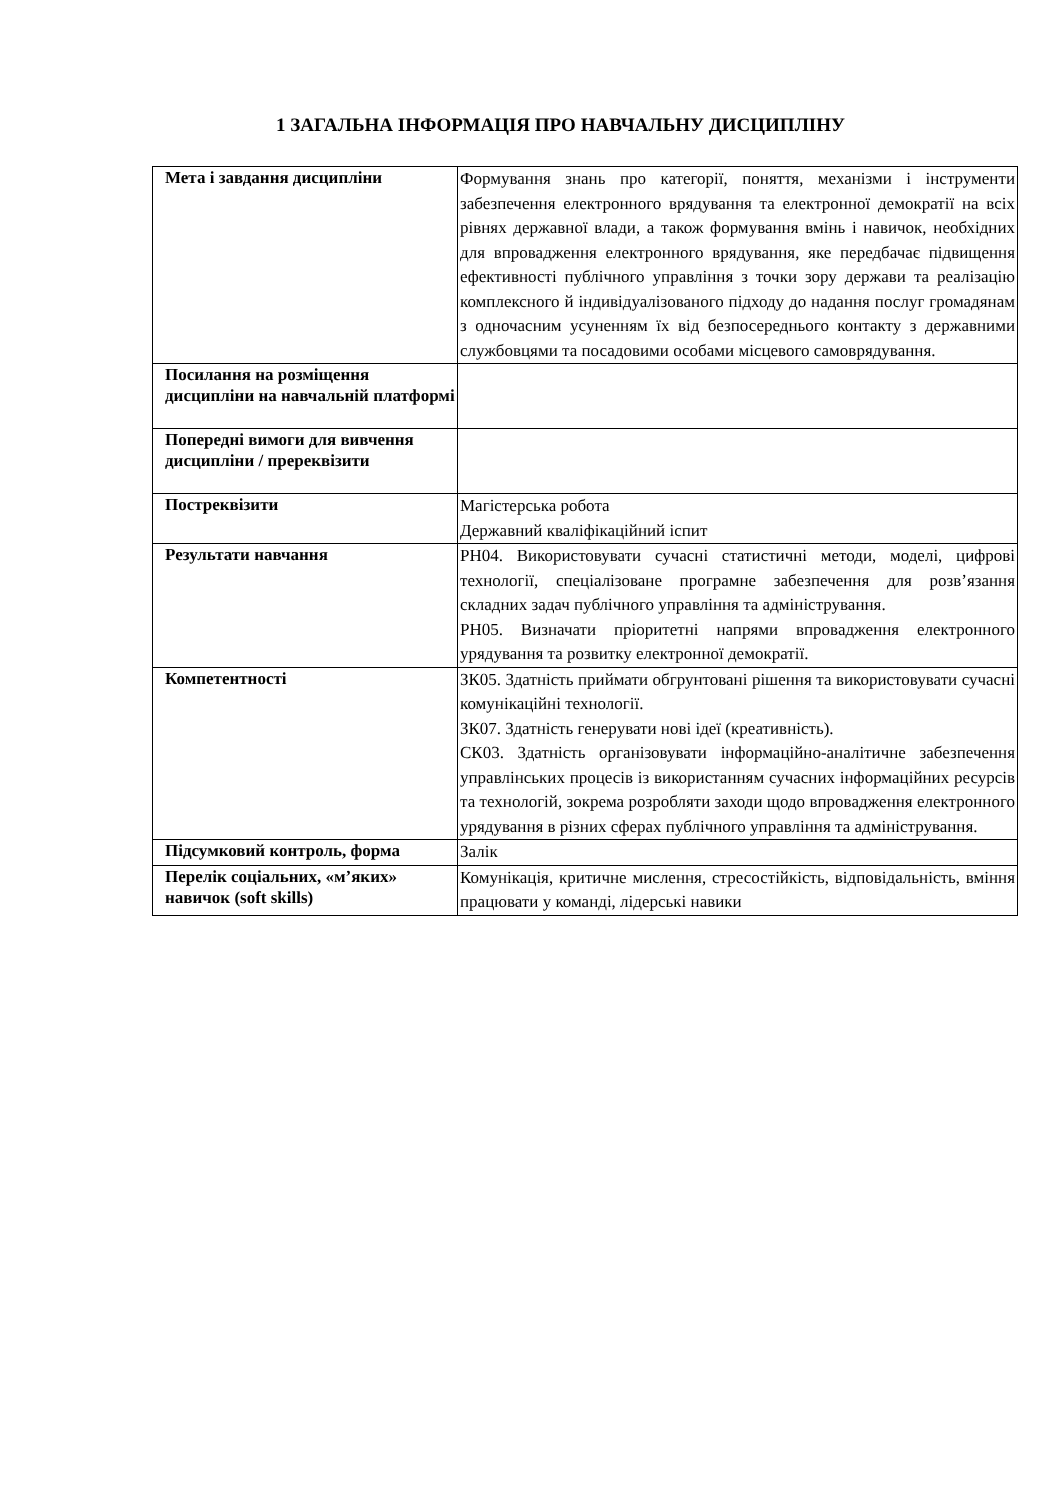1 ЗАГАЛЬНА ІНФОРМАЦІЯ ПРО НАВЧАЛЬНУ ДИСЦИПЛІНУ
| Мета і завдання дисципліни | Формування знань про категорії, поняття, механізми і інструменти забезпечення електронного врядування та електронної демократії на всіх рівнях державної влади, а також формування вмінь і навичок, необхідних для впровадження електронного врядування, яке передбачає підвищення ефективності публічного управління з точки зору держави та реалізацію комплексного й індивідуалізованого підходу до надання послуг громадянам з одночасним усуненням їх від безпосереднього контакту з державними службовцями та посадовими особами місцевого самоврядування. |
| Посилання на розміщення дисципліни на навчальній платформі | |
| Попередні вимоги для вивчення дисципліни / пререквізити | |
| Постреквізити | Магістерська робота Державний кваліфікаційний іспит |
| Результати навчання | РН04. Використовувати сучасні статистичні методи, моделі, цифрові технології, спеціалізоване програмне забезпечення для розв’язання складних задач публічного управління та адміністрування. РН05. Визначати пріоритетні напрями впровадження електронного урядування та розвитку електронної демократії. |
| Компетентності | ЗК05. Здатність приймати обгрунтовані рішення та використовувати сучасні комунікаційні технології. ЗК07. Здатність генерувати нові ідеї (креативність). СК03. Здатність організовувати інформаційно-аналітичне забезпечення управлінських процесів із використанням сучасних інформаційних ресурсів та технологій, зокрема розробляти заходи щодо впровадження електронного урядування в різних сферах публічного управління та адміністрування. |
| Підсумковий контроль, форма | Залік |
| Перелік соціальних, «м’яких» навичок (soft skills) | Комунікація, критичне мислення, стресостійкість, відповідальність, вміння працювати у команді, лідерські навики |